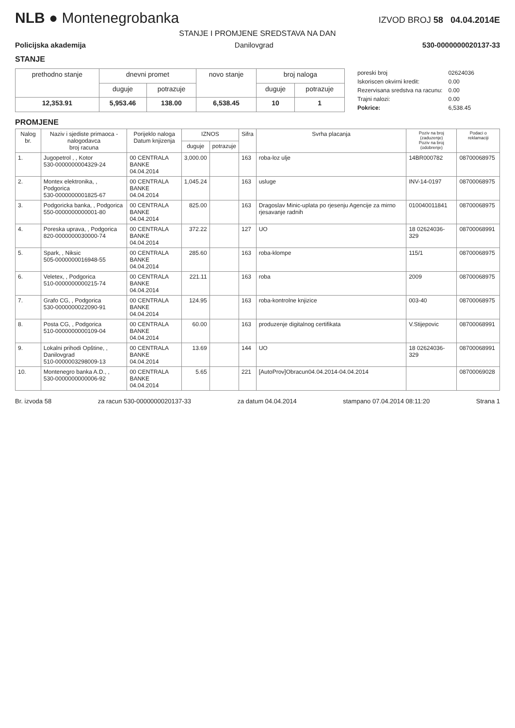NLB ● Montenegrobanka
IZVOD BROJ 58 04.04.2014E
STANJE I PROMJENE SREDSTAVA NA DAN
Policijska akademija Danilovgrad 530-0000000020137-33
STANJE
| prethodno stanje | dnevni promet | | novo stanje | broj naloga | |
| --- | --- | --- | --- | --- | --- |
| | duguje | potrazuje | | duguje | potrazuje |
| 12,353.91 | 5,953.46 | 138.00 | 6,538.45 | 10 | 1 |
| poreski broj | 02624036 |
| Iskoriscen okvirni kredit: | 0.00 |
| Rezervisana sredstva na racunu: | 0.00 |
| Trajni nalozi: | 0.00 |
| Pokrice: | 6,538.45 |
PROMJENE
| Nalog br. | Naziv i sjediste primaoca - nalogodavca broj racuna | Porijeklo naloga Datum knjizenja | IZNOS | | Sifra | Svrha placanja | Poziv na broj (zaduzenje) Poziv na broj (odobrenje) | Podaci o reklamaciji |
| --- | --- | --- | --- | --- | --- | --- | --- | --- |
| | | | duguje | potrazuje | | | | |
| 1. | Jugopetrol , , Kotor 530-0000000004329-24 | 00 CENTRALA BANKE 04.04.2014 | 3,000.00 | | 163 | roba-loz ulje | 14BR000782 | 08700068975 |
| 2. | Montex elektronika, , Podgorica 530-0000000001825-67 | 00 CENTRALA BANKE 04.04.2014 | 1,045.24 | | 163 | usluge | INV-14-0197 | 08700068975 |
| 3. | Podgoricka banka, , Podgorica 550-0000000000001-80 | 00 CENTRALA BANKE 04.04.2014 | 825.00 | | 163 | Dragoslav Minic-uplata po rjesenju Agencije za mirno rjesavanje radnih | 010040011841 | 08700068975 |
| 4. | Poreska uprava, , Podgorica 820-0000000030000-74 | 00 CENTRALA BANKE 04.04.2014 | 372.22 | | 127 | UO | 18 02624036-329 | 08700068991 |
| 5. | Spark, , Niksic 505-0000000016948-55 | 00 CENTRALA BANKE 04.04.2014 | 285.60 | | 163 | roba-klompe | 115/1 | 08700068975 |
| 6. | Veletex, , Podgorica 510-0000000000215-74 | 00 CENTRALA BANKE 04.04.2014 | 221.11 | | 163 | roba | 2009 | 08700068975 |
| 7. | Grafo CG, , Podgorica 530-0000000022090-91 | 00 CENTRALA BANKE 04.04.2014 | 124.95 | | 163 | roba-kontrolne knjizice | 003-40 | 08700068975 |
| 8. | Posta CG, , Podgorica 510-0000000000109-04 | 00 CENTRALA BANKE 04.04.2014 | 60.00 | | 163 | produzenje digitalnog certifikata | V.Stijepovic | 08700068991 |
| 9. | Lokalni prihodi Opštine, , Danilovgrad 510-0000003298009-13 | 00 CENTRALA BANKE 04.04.2014 | 13.69 | | 144 | UO | 18 02624036-329 | 08700068991 |
| 10. | Montenegro banka A.D., , 530-0000000000006-92 | 00 CENTRALA BANKE 04.04.2014 | 5.65 | | 221 | [AutoProv]Obracun04.04.2014-04.04.2014 | | 08700069028 |
Br. izvoda 58 za racun 530-0000000020137-33 za datum 04.04.2014 stampano 07.04.2014 08:11:20 Strana 1